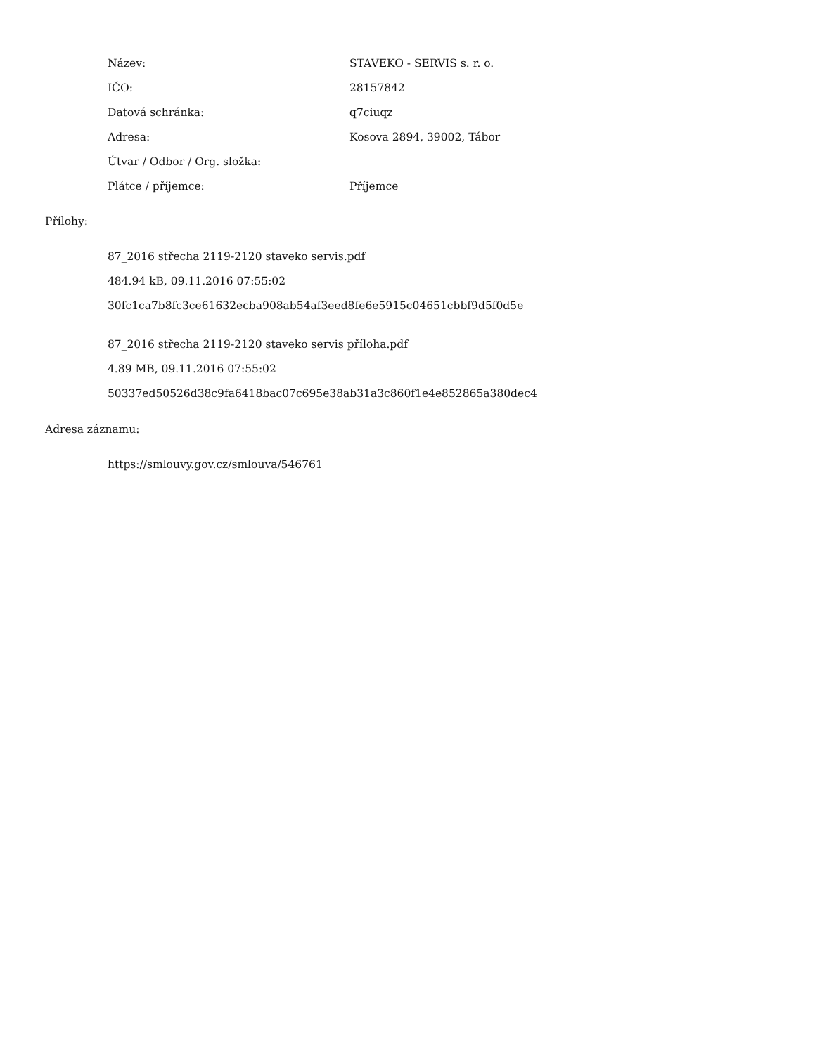| Název: | STAVEKO - SERVIS s. r. o. |
| IČO: | 28157842 |
| Datová schránka: | q7ciuqz |
| Adresa: | Kosova 2894, 39002, Tábor |
| Útvar / Odbor / Org. složka: | |
| Plátce / příjemce: | Příjemce |
Přílohy:
87_2016 střecha 2119-2120 staveko servis.pdf
484.94 kB, 09.11.2016 07:55:02
30fc1ca7b8fc3ce61632ecba908ab54af3eed8fe6e5915c04651cbbf9d5f0d5e
87_2016 střecha 2119-2120 staveko servis příloha.pdf
4.89 MB, 09.11.2016 07:55:02
50337ed50526d38c9fa6418bac07c695e38ab31a3c860f1e4e852865a380dec4
Adresa záznamu:
https://smlouvy.gov.cz/smlouva/546761